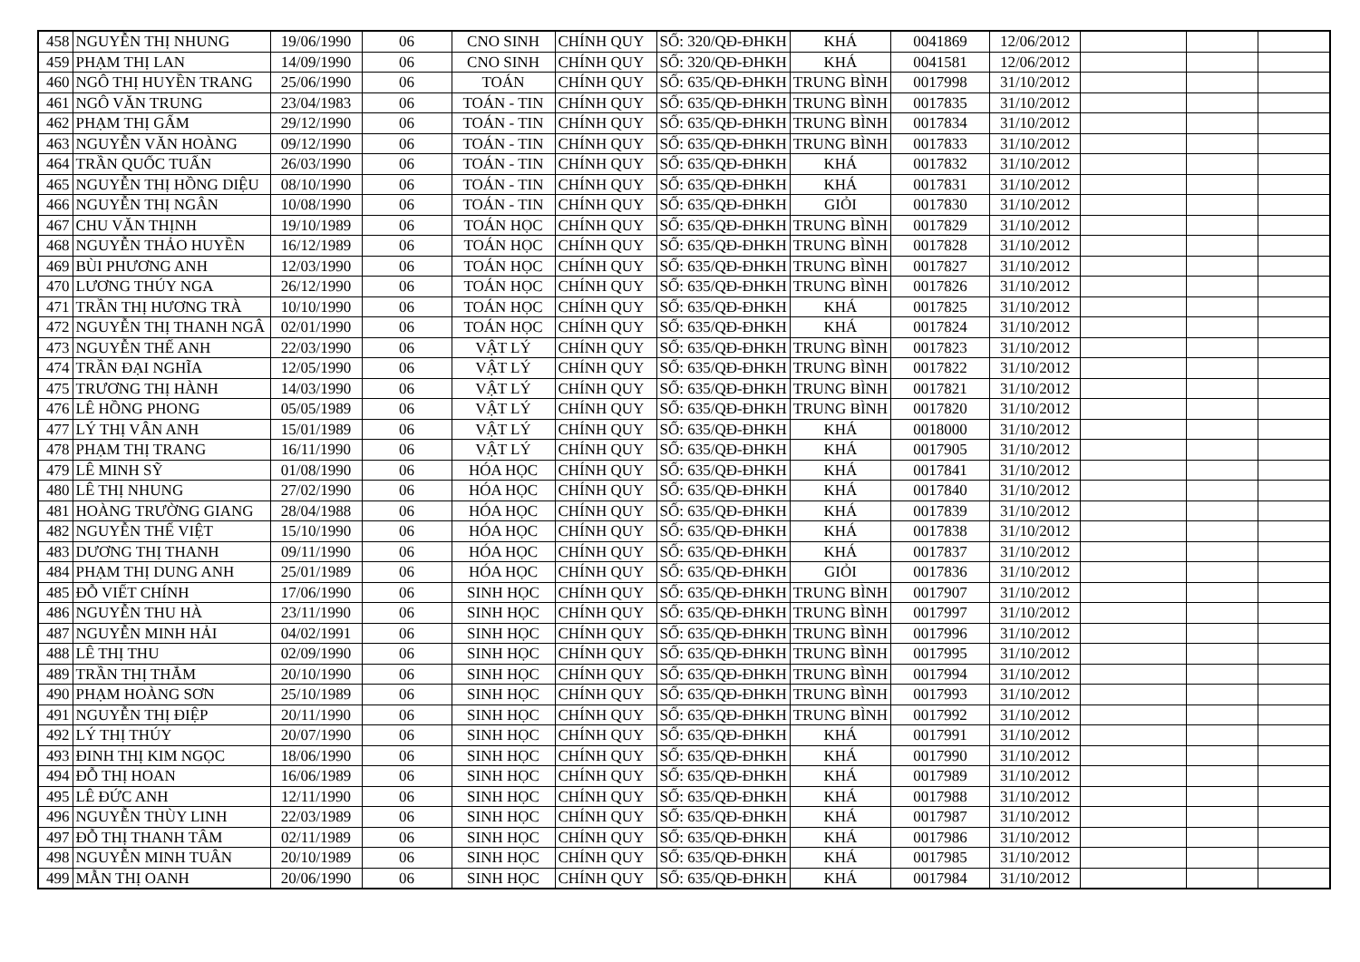| 458 | NGUYỄN THỊ NHUNG | 19/06/1990 | 06 | CNO SINH | CHÍNH QUY | SỐ: 320/QĐ-ĐHKH | KHÁ | 0041869 | 12/06/2012 | | | |
| 459 | PHẠM THỊ LAN | 14/09/1990 | 06 | CNO SINH | CHÍNH QUY | SỐ: 320/QĐ-ĐHKH | KHÁ | 0041581 | 12/06/2012 | | | |
| 460 | NGÔ THỊ HUYỀN TRANG | 25/06/1990 | 06 | TOÁN | CHÍNH QUY | SỐ: 635/QĐ-ĐHKH | TRUNG BÌNH | 0017998 | 31/10/2012 | | | |
| 461 | NGÔ VĂN TRUNG | 23/04/1983 | 06 | TOÁN - TIN | CHÍNH QUY | SỐ: 635/QĐ-ĐHKH | TRUNG BÌNH | 0017835 | 31/10/2012 | | | |
| 462 | PHẠM THỊ GẤM | 29/12/1990 | 06 | TOÁN - TIN | CHÍNH QUY | SỐ: 635/QĐ-ĐHKH | TRUNG BÌNH | 0017834 | 31/10/2012 | | | |
| 463 | NGUYỄN VĂN HOÀNG | 09/12/1990 | 06 | TOÁN - TIN | CHÍNH QUY | SỐ: 635/QĐ-ĐHKH | TRUNG BÌNH | 0017833 | 31/10/2012 | | | |
| 464 | TRẦN QUỐC TUẤN | 26/03/1990 | 06 | TOÁN - TIN | CHÍNH QUY | SỐ: 635/QĐ-ĐHKH | KHÁ | 0017832 | 31/10/2012 | | | |
| 465 | NGUYỄN THỊ HỒNG DIỆU | 08/10/1990 | 06 | TOÁN - TIN | CHÍNH QUY | SỐ: 635/QĐ-ĐHKH | KHÁ | 0017831 | 31/10/2012 | | | |
| 466 | NGUYỄN THỊ NGÂN | 10/08/1990 | 06 | TOÁN - TIN | CHÍNH QUY | SỐ: 635/QĐ-ĐHKH | GIỎI | 0017830 | 31/10/2012 | | | |
| 467 | CHU VĂN THỊNH | 19/10/1989 | 06 | TOÁN HỌC | CHÍNH QUY | SỐ: 635/QĐ-ĐHKH | TRUNG BÌNH | 0017829 | 31/10/2012 | | | |
| 468 | NGUYỄN THẢO HUYỀN | 16/12/1989 | 06 | TOÁN HỌC | CHÍNH QUY | SỐ: 635/QĐ-ĐHKH | TRUNG BÌNH | 0017828 | 31/10/2012 | | | |
| 469 | BÙI PHƯƠNG ANH | 12/03/1990 | 06 | TOÁN HỌC | CHÍNH QUY | SỐ: 635/QĐ-ĐHKH | TRUNG BÌNH | 0017827 | 31/10/2012 | | | |
| 470 | LƯƠNG THÚY NGA | 26/12/1990 | 06 | TOÁN HỌC | CHÍNH QUY | SỐ: 635/QĐ-ĐHKH | TRUNG BÌNH | 0017826 | 31/10/2012 | | | |
| 471 | TRẦN THỊ HƯƠNG TRÀ | 10/10/1990 | 06 | TOÁN HỌC | CHÍNH QUY | SỐ: 635/QĐ-ĐHKH | KHÁ | 0017825 | 31/10/2012 | | | |
| 472 | NGUYỄN THỊ THANH NGÂ | 02/01/1990 | 06 | TOÁN HỌC | CHÍNH QUY | SỐ: 635/QĐ-ĐHKH | KHÁ | 0017824 | 31/10/2012 | | | |
| 473 | NGUYỄN THẾ ANH | 22/03/1990 | 06 | VẬT LÝ | CHÍNH QUY | SỐ: 635/QĐ-ĐHKH | TRUNG BÌNH | 0017823 | 31/10/2012 | | | |
| 474 | TRẦN ĐẠI NGHĨA | 12/05/1990 | 06 | VẬT LÝ | CHÍNH QUY | SỐ: 635/QĐ-ĐHKH | TRUNG BÌNH | 0017822 | 31/10/2012 | | | |
| 475 | TRƯƠNG THỊ HÀNH | 14/03/1990 | 06 | VẬT LÝ | CHÍNH QUY | SỐ: 635/QĐ-ĐHKH | TRUNG BÌNH | 0017821 | 31/10/2012 | | | |
| 476 | LÊ HỒNG PHONG | 05/05/1989 | 06 | VẬT LÝ | CHÍNH QUY | SỐ: 635/QĐ-ĐHKH | TRUNG BÌNH | 0017820 | 31/10/2012 | | | |
| 477 | LÝ THỊ VÂN ANH | 15/01/1989 | 06 | VẬT LÝ | CHÍNH QUY | SỐ: 635/QĐ-ĐHKH | KHÁ | 0018000 | 31/10/2012 | | | |
| 478 | PHẠM THỊ TRANG | 16/11/1990 | 06 | VẬT LÝ | CHÍNH QUY | SỐ: 635/QĐ-ĐHKH | KHÁ | 0017905 | 31/10/2012 | | | |
| 479 | LÊ MINH SỸ | 01/08/1990 | 06 | HÓA HỌC | CHÍNH QUY | SỐ: 635/QĐ-ĐHKH | KHÁ | 0017841 | 31/10/2012 | | | |
| 480 | LÊ THỊ NHUNG | 27/02/1990 | 06 | HÓA HỌC | CHÍNH QUY | SỐ: 635/QĐ-ĐHKH | KHÁ | 0017840 | 31/10/2012 | | | |
| 481 | HOÀNG TRƯỜNG GIANG | 28/04/1988 | 06 | HÓA HỌC | CHÍNH QUY | SỐ: 635/QĐ-ĐHKH | KHÁ | 0017839 | 31/10/2012 | | | |
| 482 | NGUYỄN THẾ VIỆT | 15/10/1990 | 06 | HÓA HỌC | CHÍNH QUY | SỐ: 635/QĐ-ĐHKH | KHÁ | 0017838 | 31/10/2012 | | | |
| 483 | DƯƠNG THỊ THANH | 09/11/1990 | 06 | HÓA HỌC | CHÍNH QUY | SỐ: 635/QĐ-ĐHKH | KHÁ | 0017837 | 31/10/2012 | | | |
| 484 | PHẠM THỊ DUNG ANH | 25/01/1989 | 06 | HÓA HỌC | CHÍNH QUY | SỐ: 635/QĐ-ĐHKH | GIỎI | 0017836 | 31/10/2012 | | | |
| 485 | ĐỖ VIẾT CHÍNH | 17/06/1990 | 06 | SINH HỌC | CHÍNH QUY | SỐ: 635/QĐ-ĐHKH | TRUNG BÌNH | 0017907 | 31/10/2012 | | | |
| 486 | NGUYỄN THU HÀ | 23/11/1990 | 06 | SINH HỌC | CHÍNH QUY | SỐ: 635/QĐ-ĐHKH | TRUNG BÌNH | 0017997 | 31/10/2012 | | | |
| 487 | NGUYỄN MINH HẢI | 04/02/1991 | 06 | SINH HỌC | CHÍNH QUY | SỐ: 635/QĐ-ĐHKH | TRUNG BÌNH | 0017996 | 31/10/2012 | | | |
| 488 | LÊ THỊ THU | 02/09/1990 | 06 | SINH HỌC | CHÍNH QUY | SỐ: 635/QĐ-ĐHKH | TRUNG BÌNH | 0017995 | 31/10/2012 | | | |
| 489 | TRẦN THỊ THẮM | 20/10/1990 | 06 | SINH HỌC | CHÍNH QUY | SỐ: 635/QĐ-ĐHKH | TRUNG BÌNH | 0017994 | 31/10/2012 | | | |
| 490 | PHẠM HOÀNG SƠN | 25/10/1989 | 06 | SINH HỌC | CHÍNH QUY | SỐ: 635/QĐ-ĐHKH | TRUNG BÌNH | 0017993 | 31/10/2012 | | | |
| 491 | NGUYỄN THỊ ĐIỆP | 20/11/1990 | 06 | SINH HỌC | CHÍNH QUY | SỐ: 635/QĐ-ĐHKH | TRUNG BÌNH | 0017992 | 31/10/2012 | | | |
| 492 | LÝ THỊ THÚY | 20/07/1990 | 06 | SINH HỌC | CHÍNH QUY | SỐ: 635/QĐ-ĐHKH | KHÁ | 0017991 | 31/10/2012 | | | |
| 493 | ĐINH THỊ KIM NGỌC | 18/06/1990 | 06 | SINH HỌC | CHÍNH QUY | SỐ: 635/QĐ-ĐHKH | KHÁ | 0017990 | 31/10/2012 | | | |
| 494 | ĐỖ THỊ HOAN | 16/06/1989 | 06 | SINH HỌC | CHÍNH QUY | SỐ: 635/QĐ-ĐHKH | KHÁ | 0017989 | 31/10/2012 | | | |
| 495 | LÊ ĐỨC ANH | 12/11/1990 | 06 | SINH HỌC | CHÍNH QUY | SỐ: 635/QĐ-ĐHKH | KHÁ | 0017988 | 31/10/2012 | | | |
| 496 | NGUYỄN THÙY LINH | 22/03/1989 | 06 | SINH HỌC | CHÍNH QUY | SỐ: 635/QĐ-ĐHKH | KHÁ | 0017987 | 31/10/2012 | | | |
| 497 | ĐỖ THỊ THANH TÂM | 02/11/1989 | 06 | SINH HỌC | CHÍNH QUY | SỐ: 635/QĐ-ĐHKH | KHÁ | 0017986 | 31/10/2012 | | | |
| 498 | NGUYỄN MINH TUÂN | 20/10/1989 | 06 | SINH HỌC | CHÍNH QUY | SỐ: 635/QĐ-ĐHKH | KHÁ | 0017985 | 31/10/2012 | | | |
| 499 | MẪN THỊ OANH | 20/06/1990 | 06 | SINH HỌC | CHÍNH QUY | SỐ: 635/QĐ-ĐHKH | KHÁ | 0017984 | 31/10/2012 | | | |